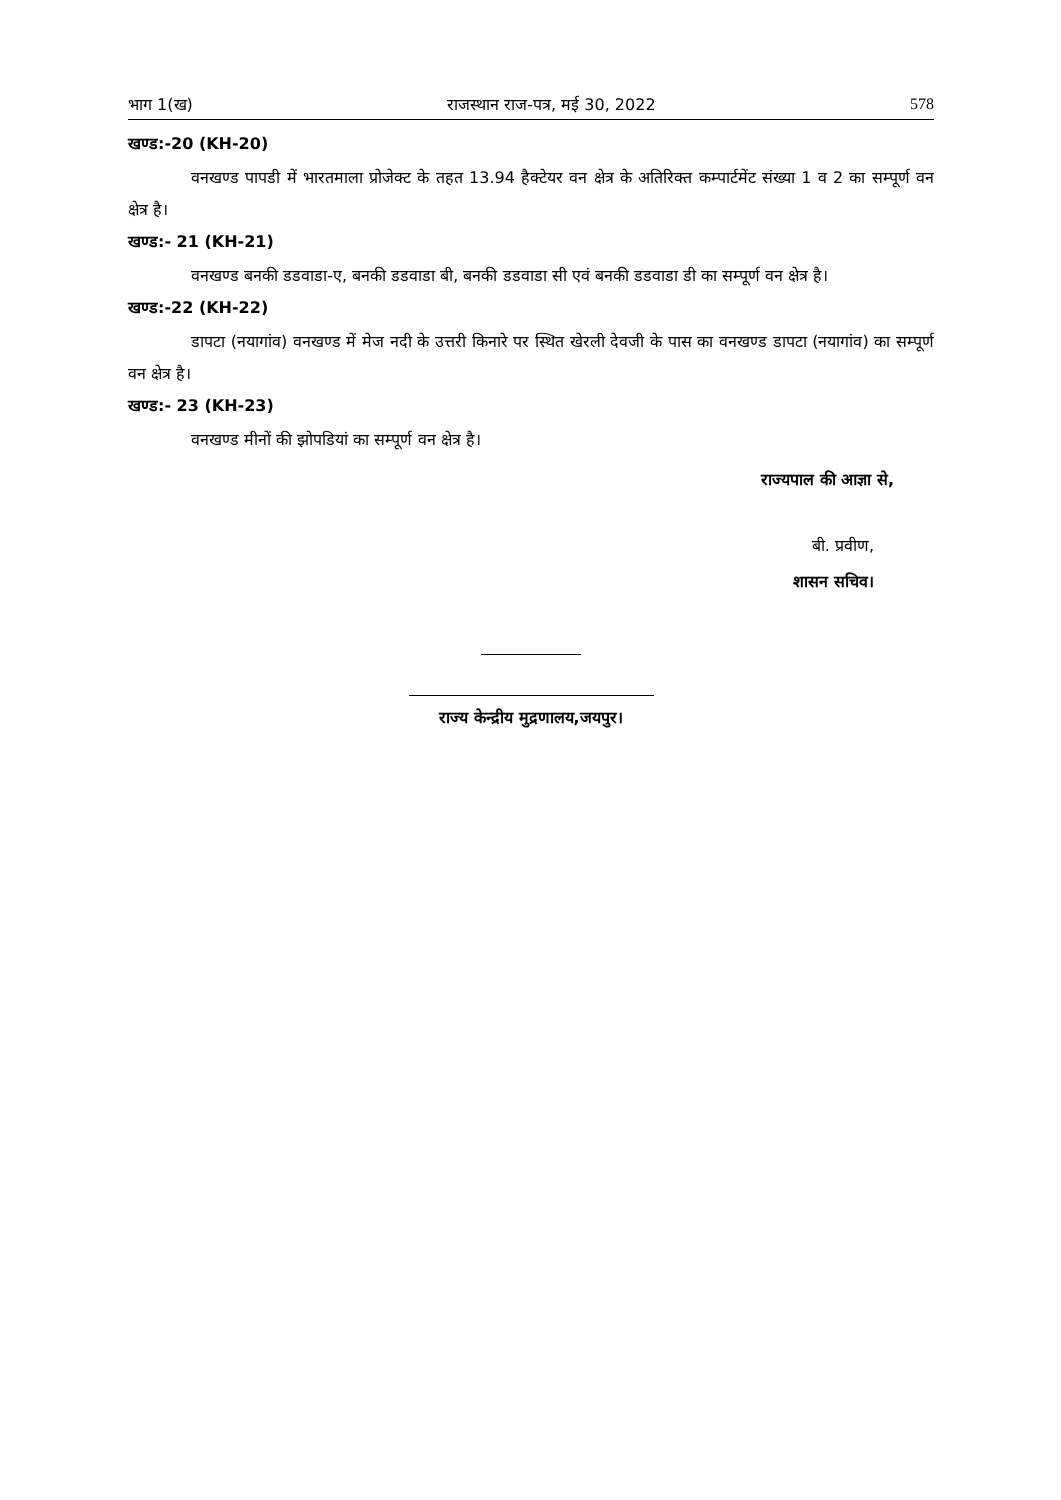भाग 1(ख) राजस्थान राज-पत्र, मई 30, 2022 578
खण्ड:-20 (KH-20)
वनखण्ड पापडी में भारतमाला प्रोजेक्ट के तहत 13.94 हैक्टेयर वन क्षेत्र के अतिरिक्त कम्पार्टमेंट संख्या 1 व 2 का सम्पूर्ण वन क्षेत्र है।
खण्ड:- 21 (KH-21)
वनखण्ड बनकी डडवाडा-ए, बनकी डडवाडा बी, बनकी डडवाडा सी एवं बनकी डडवाडा डी का सम्पूर्ण वन क्षेत्र है।
खण्ड:-22 (KH-22)
डापटा (नयागांव) वनखण्ड में मेज नदी के उत्तरी किनारे पर स्थित खेरली देवजी के पास का वनखण्ड डापटा (नयागांव) का सम्पूर्ण वन क्षेत्र है।
खण्ड:- 23 (KH-23)
वनखण्ड मीनों की झोपडियां का सम्पूर्ण वन क्षेत्र है।
राज्यपाल की आज्ञा से,
बी. प्रवीण,
शासन सचिव।
राज्य केन्द्रीय मुद्रणालय,जयपुर।